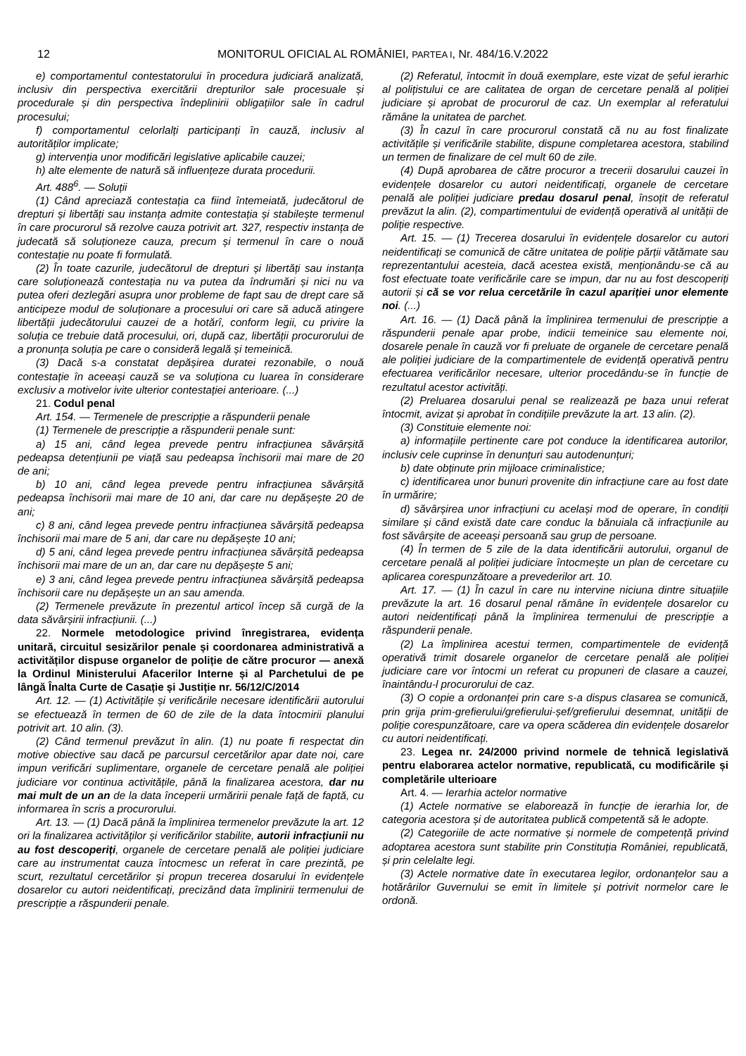12 MONITORUL OFICIAL AL ROMÂNIEI, PARTEA I, Nr. 484/16.V.2022
e) comportamentul contestatorului în procedura judiciară analizată, inclusiv din perspectiva exercitării drepturilor sale procesuale și procedurale și din perspectiva îndeplinirii obligațiilor sale în cadrul procesului;
f) comportamentul celorlalți participanți în cauză, inclusiv al autorităților implicate;
g) intervenția unor modificări legislative aplicabile cauzei;
h) alte elemente de natură să influențeze durata procedurii.
Art. 488<sup>6</sup>. — Soluții
(1) Când apreciază contestația ca fiind întemeiată, judecătorul de drepturi și libertăți sau instanța admite contestația și stabilește termenul în care procurorul să rezolve cauza potrivit art. 327, respectiv instanța de judecată să soluționeze cauza, precum și termenul în care o nouă contestație nu poate fi formulată.
(2) În toate cazurile, judecătorul de drepturi și libertăți sau instanța care soluționează contestația nu va putea da îndrumări și nici nu va putea oferi dezlegări asupra unor probleme de fapt sau de drept care să anticipeze modul de soluționare a procesului ori care să aducă atingere libertății judecătorului cauzei de a hotărî, conform legii, cu privire la soluția ce trebuie dată procesului, ori, după caz, libertății procurorului de a pronunța soluția pe care o consideră legală și temeinică.
(3) Dacă s-a constatat depășirea duratei rezonabile, o nouă contestație în aceeași cauză se va soluționa cu luarea în considerare exclusiv a motivelor ivite ulterior contestației anterioare. (...)
21. Codul penal
Art. 154. — Termenele de prescripție a răspunderii penale
(1) Termenele de prescripție a răspunderii penale sunt:
a) 15 ani, când legea prevede pentru infracțiunea săvârșită pedeapsa detențiunii pe viață sau pedeapsa închisorii mai mare de 20 de ani;
b) 10 ani, când legea prevede pentru infracțiunea săvârșită pedeapsa închisorii mai mare de 10 ani, dar care nu depășește 20 de ani;
c) 8 ani, când legea prevede pentru infracțiunea săvârșită pedeapsa închisorii mai mare de 5 ani, dar care nu depășește 10 ani;
d) 5 ani, când legea prevede pentru infracțiunea săvârșită pedeapsa închisorii mai mare de un an, dar care nu depășește 5 ani;
e) 3 ani, când legea prevede pentru infracțiunea săvârșită pedeapsa închisorii care nu depășește un an sau amenda.
(2) Termenele prevăzute în prezentul articol încep să curgă de la data săvârșirii infracțiunii. (...)
22. Normele metodologice privind înregistrarea, evidența unitară, circuitul sesizărilor penale și coordonarea administrativă a activităților dispuse organelor de poliție de către procuror — anexă la Ordinul Ministerului Afacerilor Interne și al Parchetului de pe lângă Înalta Curte de Casație și Justiție nr. 56/12/C/2014
Art. 12. — (1) Activitățile și verificările necesare identificării autorului se efectuează în termen de 60 de zile de la data întocmirii planului potrivit art. 10 alin. (3).
(2) Când termenul prevăzut în alin. (1) nu poate fi respectat din motive obiective sau dacă pe parcursul cercetărilor apar date noi, care impun verificări suplimentare, organele de cercetare penală ale poliției judiciare vor continua activitățile, până la finalizarea acestora, dar nu mai mult de un an de la data începerii urmăririi penale față de faptă, cu informarea în scris a procurorului.
Art. 13. — (1) Dacă până la împlinirea termenelor prevăzute la art. 12 ori la finalizarea activităților și verificărilor stabilite, autorii infracțiunii nu au fost descoperiți, organele de cercetare penală ale poliției judiciare care au instrumentat cauza întocmesc un referat în care prezintă, pe scurt, rezultatul cercetărilor și propun trecerea dosarului în evidențele dosarelor cu autori neidentificați, precizând data împlinirii termenului de prescripție a răspunderii penale.
(2) Referatul, întocmit în două exemplare, este vizat de șeful ierarhic al polițistului ce are calitatea de organ de cercetare penală al poliției judiciare și aprobat de procurorul de caz. Un exemplar al referatului rămâne la unitatea de parchet.
(3) În cazul în care procurorul constată că nu au fost finalizate activitățile și verificările stabilite, dispune completarea acestora, stabilind un termen de finalizare de cel mult 60 de zile.
(4) După aprobarea de către procuror a trecerii dosarului cauzei în evidențele dosarelor cu autori neidentificați, organele de cercetare penală ale poliției judiciare predau dosarul penal, însoțit de referatul prevăzut la alin. (2), compartimentului de evidență operativă al unității de poliție respective.
Art. 15. — (1) Trecerea dosarului în evidențele dosarelor cu autori neidentificați se comunică de către unitatea de poliție părții vătămate sau reprezentantului acesteia, dacă acestea există, menționându-se că au fost efectuate toate verificările care se impun, dar nu au fost descoperiți autorii și că se vor relua cercetările în cazul apariției unor elemente noi. (...)
Art. 16. — (1) Dacă până la împlinirea termenului de prescripție a răspunderii penale apar probe, indicii temeinice sau elemente noi, dosarele penale în cauză vor fi preluate de organele de cercetare penală ale poliției judiciare de la compartimentele de evidență operativă pentru efectuarea verificărilor necesare, ulterior procedându-se în funcție de rezultatul acestor activități.
(2) Preluarea dosarului penal se realizează pe baza unui referat întocmit, avizat și aprobat în condițiile prevăzute la art. 13 alin. (2).
(3) Constituie elemente noi:
a) informațiile pertinente care pot conduce la identificarea autorilor, inclusiv cele cuprinse în denunțuri sau autodenunțuri;
b) date obținute prin mijloace criminalistice;
c) identificarea unor bunuri provenite din infracțiune care au fost date în urmărire;
d) săvârșirea unor infracțiuni cu același mod de operare, în condiții similare și când există date care conduc la bănuiala că infracțiunile au fost săvârșite de aceeași persoană sau grup de persoane.
(4) În termen de 5 zile de la data identificării autorului, organul de cercetare penală al poliției judiciare întocmește un plan de cercetare cu aplicarea corespunzătoare a prevederilor art. 10.
Art. 17. — (1) În cazul în care nu intervine niciuna dintre situațiile prevăzute la art. 16 dosarul penal rămâne în evidențele dosarelor cu autori neidentificați până la împlinirea termenului de prescripție a răspunderii penale.
(2) La împlinirea acestui termen, compartimentele de evidență operativă trimit dosarele organelor de cercetare penală ale poliției judiciare care vor întocmi un referat cu propuneri de clasare a cauzei, înaintându-l procurorului de caz.
(3) O copie a ordonanței prin care s-a dispus clasarea se comunică, prin grija prim-grefierului/grefierului-șef/grefierului desemnat, unității de poliție corespunzătoare, care va opera scăderea din evidențele dosarelor cu autori neidentificați.
23. Legea nr. 24/2000 privind normele de tehnică legislativă pentru elaborarea actelor normative, republicată, cu modificările și completările ulterioare
Art. 4. — Ierarhia actelor normative
(1) Actele normative se elaborează în funcție de ierarhia lor, de categoria acestora și de autoritatea publică competentă să le adopte.
(2) Categoriile de acte normative și normele de competență privind adoptarea acestora sunt stabilite prin Constituția României, republicată, și prin celelalte legi.
(3) Actele normative date în executarea legilor, ordonanțelor sau a hotărârilor Guvernului se emit în limitele și potrivit normelor care le ordonă.